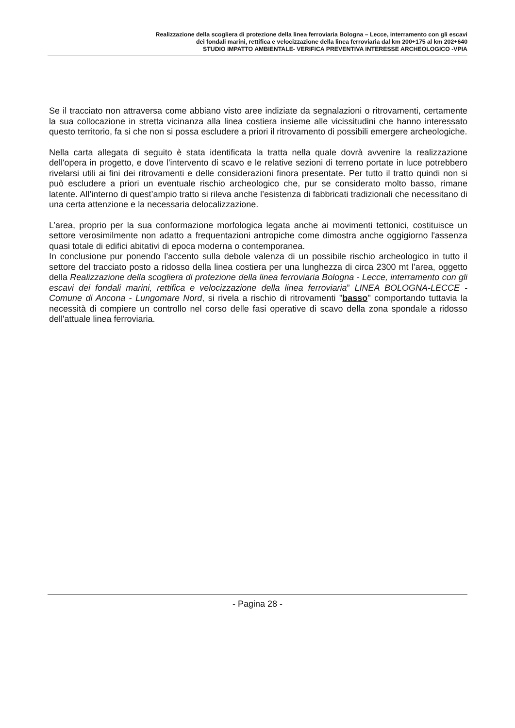Realizzazione della scogliera di protezione della linea ferroviaria Bologna – Lecce, interramento con gli escavi
dei fondali marini, rettifica e velocizzazione della linea ferroviaria dal km 200+175 al km 202+640
STUDIO IMPATTO AMBIENTALE- VERIFICA PREVENTIVA INTERESSE ARCHEOLOGICO -VPIA
Se il tracciato non attraversa come abbiano visto aree indiziate da segnalazioni o ritrovamenti, certamente la sua collocazione in stretta vicinanza alla linea costiera insieme alle vicissitudini che hanno interessato questo territorio, fa si che non si possa escludere a priori il ritrovamento di possibili emergere archeologiche.
Nella carta allegata di seguito è stata identificata la tratta nella quale dovrà avvenire la realizzazione dell'opera in progetto, e dove l'intervento di scavo e le relative sezioni di terreno portate in luce potrebbero rivelarsi utili ai fini dei ritrovamenti e delle considerazioni finora presentate. Per tutto il tratto quindi non si può escludere a priori un eventuale rischio archeologico che, pur se considerato molto basso, rimane latente. All’interno di quest’ampio tratto si rileva anche l’esistenza di fabbricati tradizionali che necessitano di una certa attenzione e la necessaria delocalizzazione.
L’area, proprio per la sua conformazione morfologica legata anche ai movimenti tettonici, costituisce un settore verosimilmente non adatto a frequentazioni antropiche come dimostra anche oggigiorno l'assenza quasi totale di edifici abitativi di epoca moderna o contemporanea.
In conclusione pur ponendo l’accento sulla debole valenza di un possibile rischio archeologico in tutto il settore del tracciato posto a ridosso della linea costiera per una lunghezza di circa 2300 mt l’area, oggetto della Realizzazione della scogliera di protezione della linea ferroviaria Bologna - Lecce, interramento con gli escavi dei fondali marini, rettifica e velocizzazione della linea ferroviaria” LINEA BOLOGNA-LECCE - Comune di Ancona - Lungomare Nord, si rivela a rischio di ritrovamenti "basso" comportando tuttavia la necessità di compiere un controllo nel corso delle fasi operative di scavo della zona spondale a ridosso dell'attuale linea ferroviaria.
- Pagina 28 -